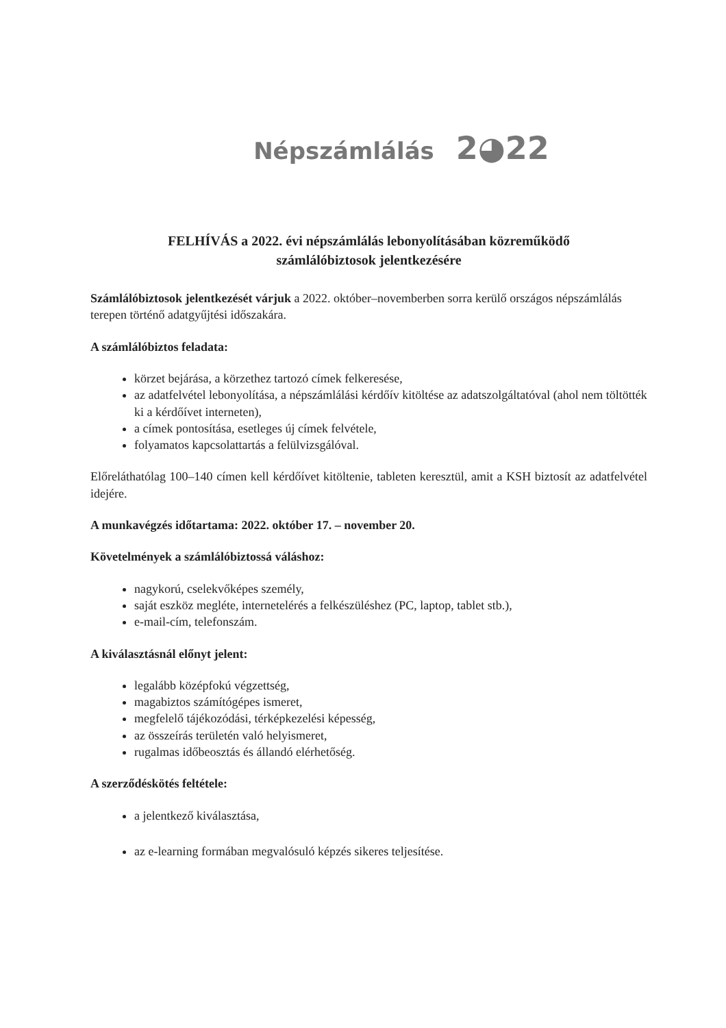Népszámlálás 2◕22
FELHÍVÁS a 2022. évi népszámlálás lebonyolításában közreműködő
számlálóbiztosok jelentkezésére
Számlálóbiztosok jelentkezését várjuk a 2022. október–novemberben sorra kerülő országos népszámlálás terepen történő adatgyűjtési időszakára.
A számlálóbiztos feladata:
körzet bejárása, a körzethez tartozó címek felkeresése,
az adatfelvétel lebonyolítása, a népszámlálási kérdőív kitöltése az adatszolgáltatóval (ahol nem töltötték ki a kérdőívet interneten),
a címek pontosítása, esetleges új címek felvétele,
folyamatos kapcsolattartás a felülvizsgálóval.
Előreláthatólag 100–140 címen kell kérdőívet kitöltenie, tableten keresztül, amit a KSH biztosít az adatfelvétel idejére.
A munkavégzés időtartama: 2022. október 17. – november 20.
Követelmények a számlálóbiztossá váláshoz:
nagykorú, cselekvőképes személy,
saját eszköz megléte, internetelérés a felkészüléshez (PC, laptop, tablet stb.),
e-mail-cím, telefonszám.
A kiválasztásnál előnyt jelent:
legalább középfokú végzettség,
magabiztos számítógépes ismeret,
megfelelő tájékozódási, térképkezelési képesség,
az összeírás területén való helyismeret,
rugalmas időbeosztás és állandó elérhetőség.
A szerződéskötés feltétele:
a jelentkező kiválasztása,
az e-learning formában megvalósuló képzés sikeres teljesítése.